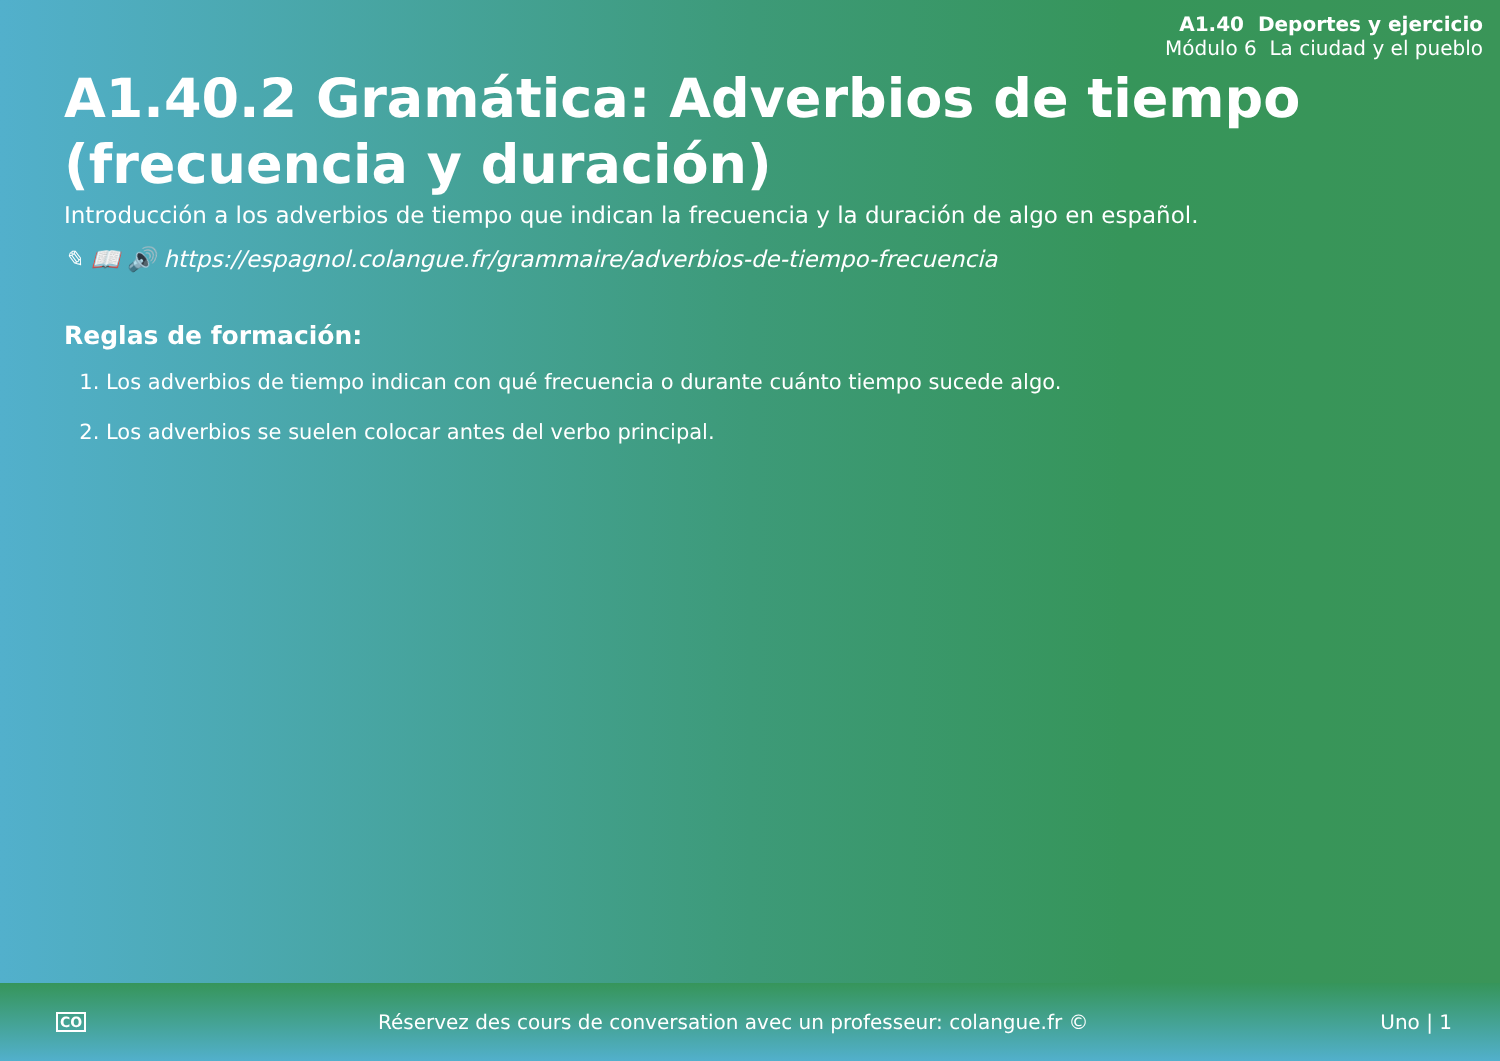A1.40 Deportes y ejercicio
Módulo 6 La ciudad y el pueblo
A1.40.2 Gramática: Adverbios de tiempo (frecuencia y duración)
Introducción a los adverbios de tiempo que indican la frecuencia y la duración de algo en español.
✎ 📖 🔊 https://espagnol.colangue.fr/grammaire/adverbios-de-tiempo-frecuencia
Reglas de formación:
1. Los adverbios de tiempo indican con qué frecuencia o durante cuánto tiempo sucede algo.
2. Los adverbios se suelen colocar antes del verbo principal.
CO Réservez des cours de conversation avec un professeur: colangue.fr © Uno | 1